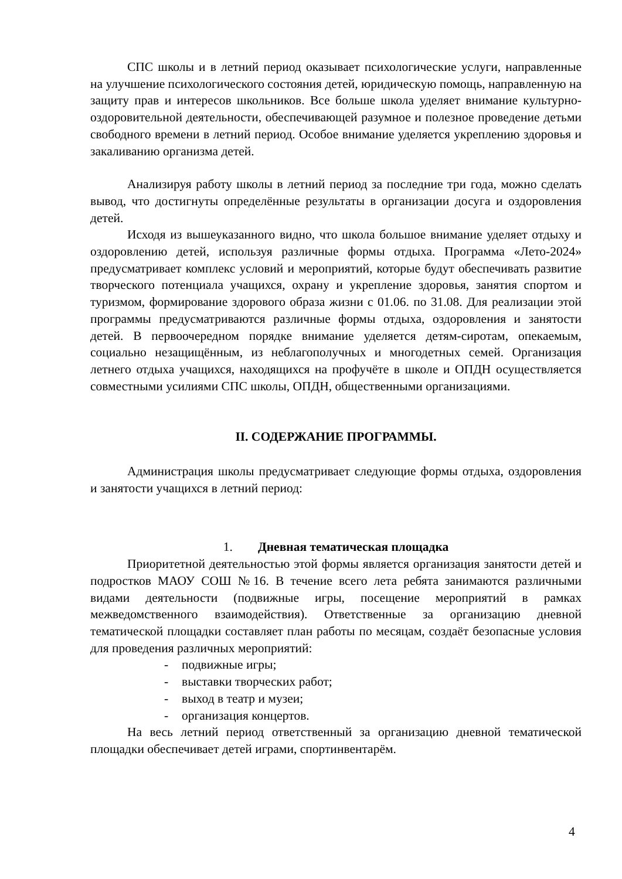СПС школы и в летний период оказывает психологические услуги, направленные на улучшение психологического состояния детей, юридическую помощь, направленную на защиту прав и интересов школьников. Все больше школа уделяет внимание культурно-оздоровительной деятельности, обеспечивающей разумное и полезное проведение детьми свободного времени в летний период. Особое внимание уделяется укреплению здоровья и закаливанию организма детей.
Анализируя работу школы в летний период за последние три года, можно сделать вывод, что достигнуты определённые результаты в организации досуга и оздоровления детей.
Исходя из вышеуказанного видно, что школа большое внимание уделяет отдыху и оздоровлению детей, используя различные формы отдыха. Программа «Лето-2024» предусматривает комплекс условий и мероприятий, которые будут обеспечивать развитие творческого потенциала учащихся, охрану и укрепление здоровья, занятия спортом и туризмом, формирование здорового образа жизни с 01.06. по 31.08. Для реализации этой программы предусматриваются различные формы отдыха, оздоровления и занятости детей. В первоочередном порядке внимание уделяется детям-сиротам, опекаемым, социально незащищённым, из неблагополучных и многодетных семей. Организация летнего отдыха учащихся, находящихся на профучёте в школе и ОПДН осуществляется совместными усилиями СПС школы, ОПДН, общественными организациями.
II. СОДЕРЖАНИЕ ПРОГРАММЫ.
Администрация школы предусматривает следующие формы отдыха, оздоровления и занятости учащихся в летний период:
1. Дневная тематическая площадка
Приоритетной деятельностью этой формы является организация занятости детей и подростков МАОУ СОШ №16. В течение всего лета ребята занимаются различными видами деятельности (подвижные игры, посещение мероприятий в рамках межведомственного взаимодействия). Ответственные за организацию дневной тематической площадки составляет план работы по месяцам, создаёт безопасные условия для проведения различных мероприятий:
- подвижные игры;
- выставки творческих работ;
- выход в театр и музеи;
- организация концертов.
На весь летний период ответственный за организацию дневной тематической площадки обеспечивает детей играми, спортинвентарём.
4